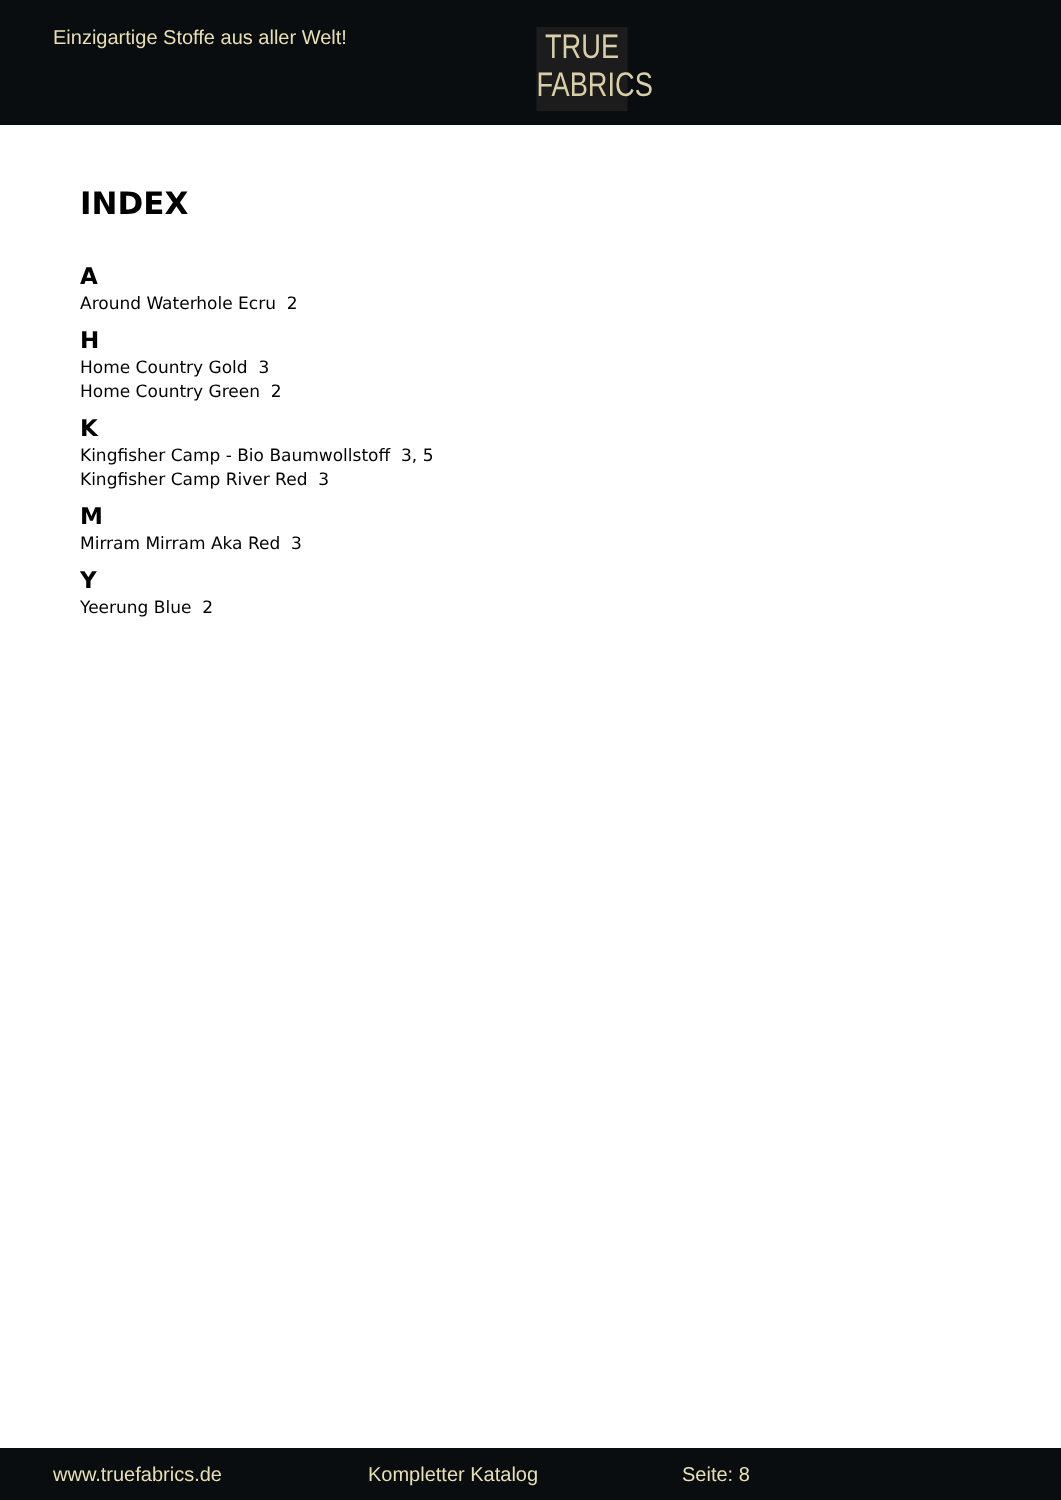Einzigartige Stoffe aus aller Welt!
TRUE
FABRICS
INDEX
A
Around Waterhole Ecru 2
H
Home Country Gold 3
Home Country Green 2
K
Kingfisher Camp - Bio Baumwollstoff 3, 5
Kingfisher Camp River Red 3
M
Mirram Mirram Aka Red 3
Y
Yeerung Blue 2
www.truefabrics.de Kompletter Katalog Seite: 8